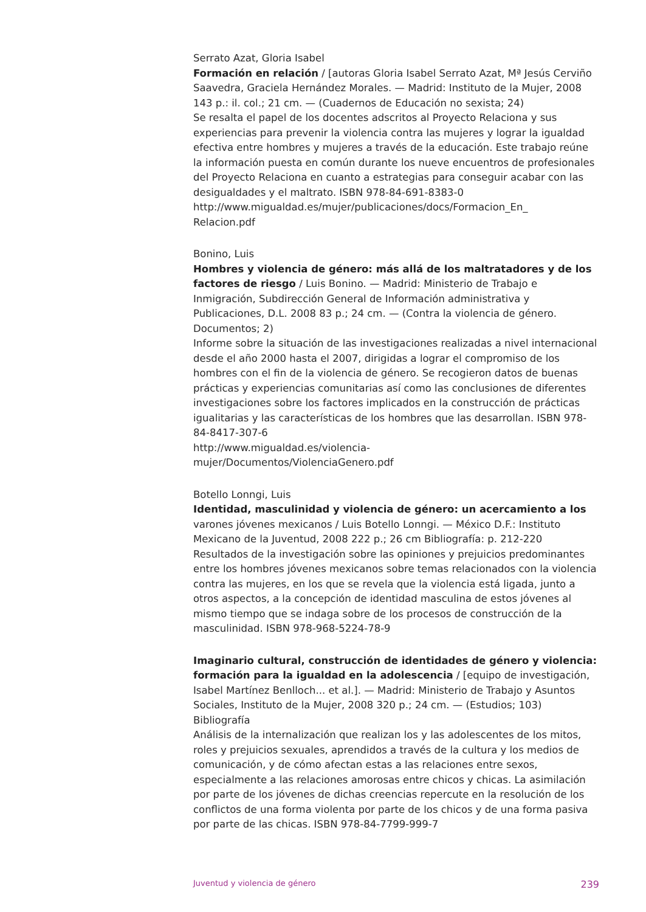Serrato Azat, Gloria Isabel
Formación en relación / [autoras Gloria Isabel Serrato Azat, Mª Jesús Cerviño Saavedra, Graciela Hernández Morales. — Madrid: Instituto de la Mujer, 2008 143 p.: il. col.; 21 cm. — (Cuadernos de Educación no sexista; 24)
Se resalta el papel de los docentes adscritos al Proyecto Relaciona y sus experiencias para prevenir la violencia contra las mujeres y lograr la igualdad efectiva entre hombres y mujeres a través de la educación. Este trabajo reúne la información puesta en común durante los nueve encuentros de profesionales del Proyecto Relaciona en cuanto a estrategias para conseguir acabar con las desigualdades y el maltrato. ISBN 978-84-691-8383-0
http://www.migualdad.es/mujer/publicaciones/docs/Formacion_En_
Relacion.pdf
Bonino, Luis
Hombres y violencia de género: más allá de los maltratadores y de los factores de riesgo / Luis Bonino. — Madrid: Ministerio de Trabajo e Inmigración, Subdirección General de Información administrativa y Publicaciones, D.L. 2008 83 p.; 24 cm. — (Contra la violencia de género. Documentos; 2)
Informe sobre la situación de las investigaciones realizadas a nivel internacional desde el año 2000 hasta el 2007, dirigidas a lograr el compromiso de los hombres con el fin de la violencia de género. Se recogieron datos de buenas prácticas y experiencias comunitarias así como las conclusiones de diferentes investigaciones sobre los factores implicados en la construcción de prácticas igualitarias y las características de los hombres que las desarrollan. ISBN 978-84-8417-307-6
http://www.migualdad.es/violencia-
mujer/Documentos/ViolenciaGenero.pdf
Botello Lonngi, Luis
Identidad, masculinidad y violencia de género: un acercamiento a los varones jóvenes mexicanos / Luis Botello Lonngi. — México D.F.: Instituto Mexicano de la Juventud, 2008 222 p.; 26 cm Bibliografía: p. 212-220
Resultados de la investigación sobre las opiniones y prejuicios predominantes entre los hombres jóvenes mexicanos sobre temas relacionados con la violencia contra las mujeres, en los que se revela que la violencia está ligada, junto a otros aspectos, a la concepción de identidad masculina de estos jóvenes al mismo tiempo que se indaga sobre de los procesos de construcción de la masculinidad. ISBN 978-968-5224-78-9
Imaginario cultural, construcción de identidades de género y violencia: formación para la igualdad en la adolescencia / [equipo de investigación, Isabel Martínez Benlloch... et al.]. — Madrid: Ministerio de Trabajo y Asuntos Sociales, Instituto de la Mujer, 2008 320 p.; 24 cm. — (Estudios; 103) Bibliografía
Análisis de la internalización que realizan los y las adolescentes de los mitos, roles y prejuicios sexuales, aprendidos a través de la cultura y los medios de comunicación, y de cómo afectan estas a las relaciones entre sexos, especialmente a las relaciones amorosas entre chicos y chicas. La asimilación por parte de los jóvenes de dichas creencias repercute en la resolución de los conflictos de una forma violenta por parte de los chicos y de una forma pasiva por parte de las chicas. ISBN 978-84-7799-999-7
Juventud y violencia de género 239